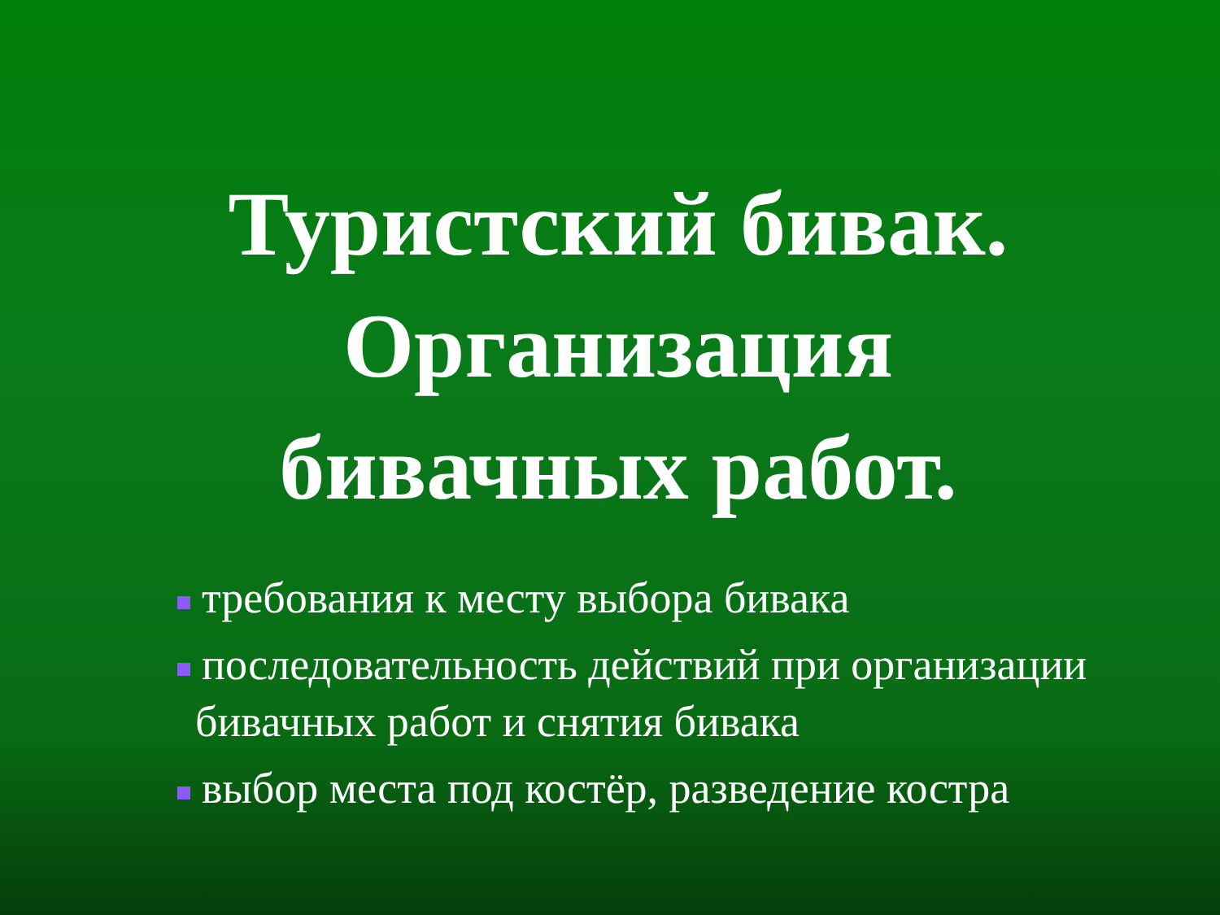Туристский бивак.
Организация
бивачных работ.
требования к месту выбора бивака
последовательность действий при организации
бивачных работ и снятия бивака
выбор места под костёр, разведение костра